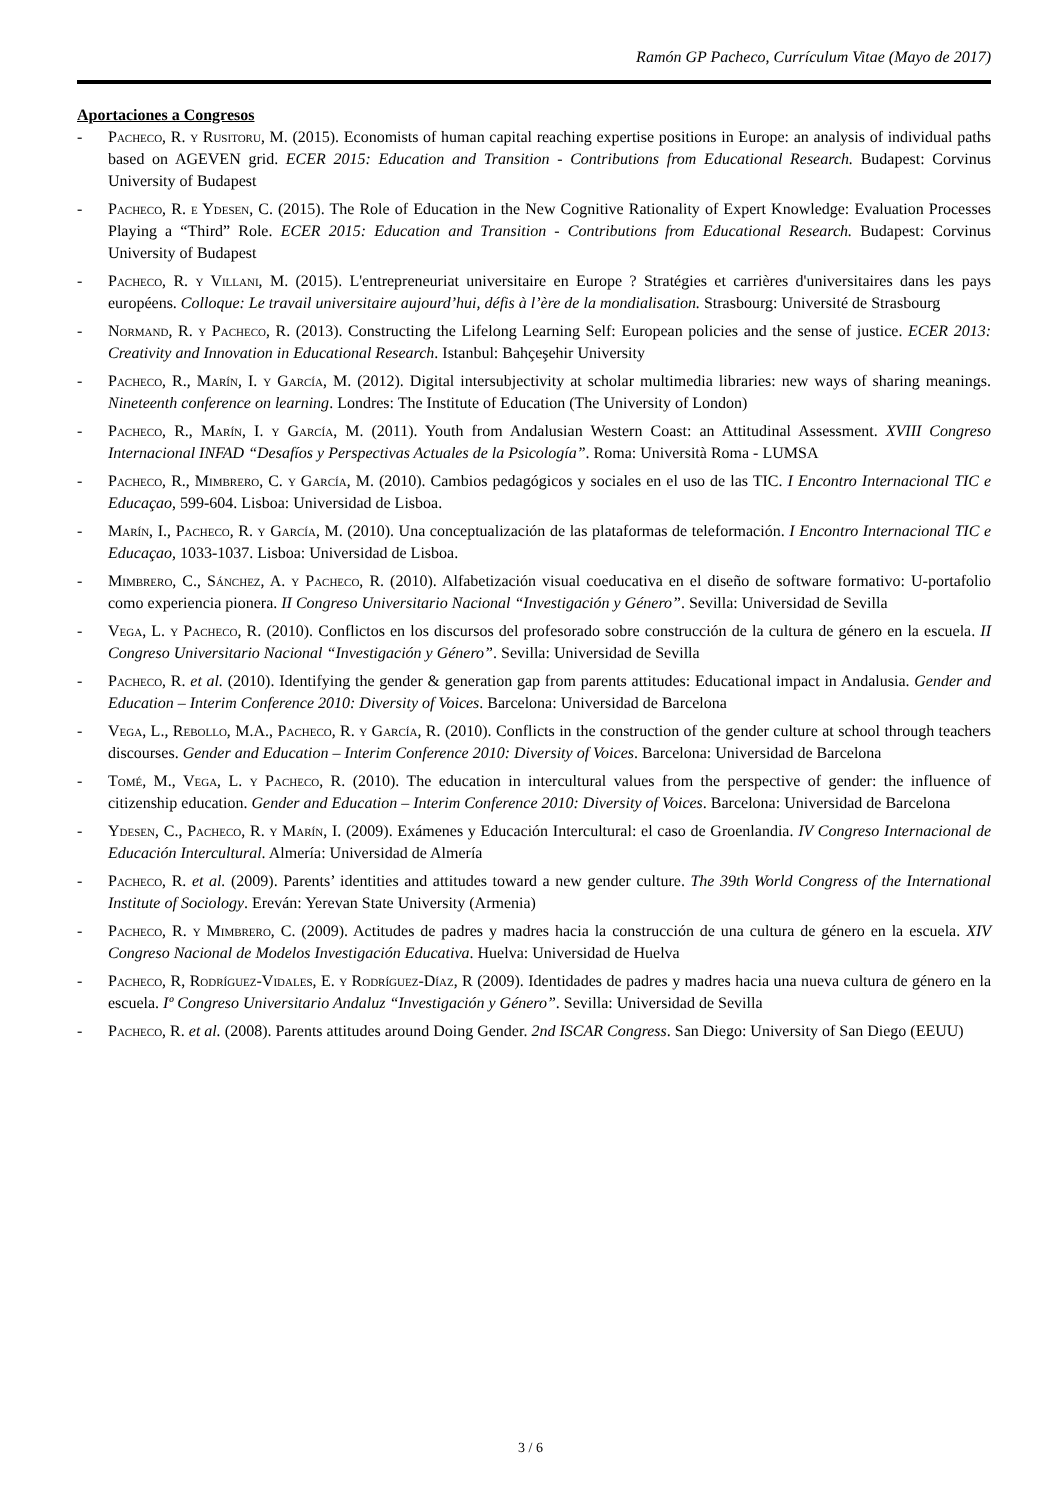Ramón GP Pacheco, Currículum Vitae (Mayo de 2017)
Aportaciones a Congresos
- Pacheco, R. y Rusitoru, M. (2015). Economists of human capital reaching expertise positions in Europe: an analysis of individual paths based on AGEVEN grid. ECER 2015: Education and Transition - Contributions from Educational Research. Budapest: Corvinus University of Budapest
- Pacheco, R. e Ydesen, C. (2015). The Role of Education in the New Cognitive Rationality of Expert Knowledge: Evaluation Processes Playing a “Third” Role. ECER 2015: Education and Transition - Contributions from Educational Research. Budapest: Corvinus University of Budapest
- Pacheco, R. y Villani, M. (2015). L'entrepreneuriat universitaire en Europe ? Stratégies et carrières d'universitaires dans les pays européens. Colloque: Le travail universitaire aujourd’hui, défis à l’ère de la mondialisation. Strasbourg: Université de Strasbourg
- Normand, R. y Pacheco, R. (2013). Constructing the Lifelong Learning Self: European policies and the sense of justice. ECER 2013: Creativity and Innovation in Educational Research. Istanbul: Bahçeşehir University
- Pacheco, R., Marín, I. y García, M. (2012). Digital intersubjectivity at scholar multimedia libraries: new ways of sharing meanings. Nineteenth conference on learning. Londres: The Institute of Education (The University of London)
- Pacheco, R., Marín, I. y García, M. (2011). Youth from Andalusian Western Coast: an Attitudinal Assessment. XVIII Congreso Internacional INFAD “Desafíos y Perspectivas Actuales de la Psicología”. Roma: Università Roma - LUMSA
- Pacheco, R., Mimbrero, C. y García, M. (2010). Cambios pedagógicos y sociales en el uso de las TIC. I Encontro Internacional TIC e Educaçao, 599-604. Lisboa: Universidad de Lisboa.
- Marín, I., Pacheco, R. y García, M. (2010). Una conceptualización de las plataformas de teleformación. I Encontro Internacional TIC e Educaçao, 1033-1037. Lisboa: Universidad de Lisboa.
- Mimbrero, C., Sánchez, A. y Pacheco, R. (2010). Alfabetización visual coeducativa en el diseño de software formativo: U-portafolio como experiencia pionera. II Congreso Universitario Nacional “Investigación y Género”. Sevilla: Universidad de Sevilla
- Vega, L. y Pacheco, R. (2010). Conflictos en los discursos del profesorado sobre construcción de la cultura de género en la escuela. II Congreso Universitario Nacional “Investigación y Género”. Sevilla: Universidad de Sevilla
- Pacheco, R. et al. (2010). Identifying the gender & generation gap from parents attitudes: Educational impact in Andalusia. Gender and Education – Interim Conference 2010: Diversity of Voices. Barcelona: Universidad de Barcelona
- Vega, L., Rebollo, M.A., Pacheco, R. y García, R. (2010). Conflicts in the construction of the gender culture at school through teachers discourses. Gender and Education – Interim Conference 2010: Diversity of Voices. Barcelona: Universidad de Barcelona
- Tomé, M., Vega, L. y Pacheco, R. (2010). The education in intercultural values from the perspective of gender: the influence of citizenship education. Gender and Education – Interim Conference 2010: Diversity of Voices. Barcelona: Universidad de Barcelona
- Ydesen, C., Pacheco, R. y Marín, I. (2009). Exámenes y Educación Intercultural: el caso de Groenlandia. IV Congreso Internacional de Educación Intercultural. Almería: Universidad de Almería
- Pacheco, R. et al. (2009). Parents’ identities and attitudes toward a new gender culture. The 39th World Congress of the International Institute of Sociology. Ereván: Yerevan State University (Armenia)
- Pacheco, R. y Mimbrero, C. (2009). Actitudes de padres y madres hacia la construcción de una cultura de género en la escuela. XIV Congreso Nacional de Modelos Investigación Educativa. Huelva: Universidad de Huelva
- Pacheco, R, Rodríguez-Vidales, E. y Rodríguez-Díaz, R (2009). Identidades de padres y madres hacia una nueva cultura de género en la escuela. Iº Congreso Universitario Andaluz “Investigación y Género”. Sevilla: Universidad de Sevilla
- Pacheco, R. et al. (2008). Parents attitudes around Doing Gender. 2nd ISCAR Congress. San Diego: University of San Diego (EEUU)
3 / 6